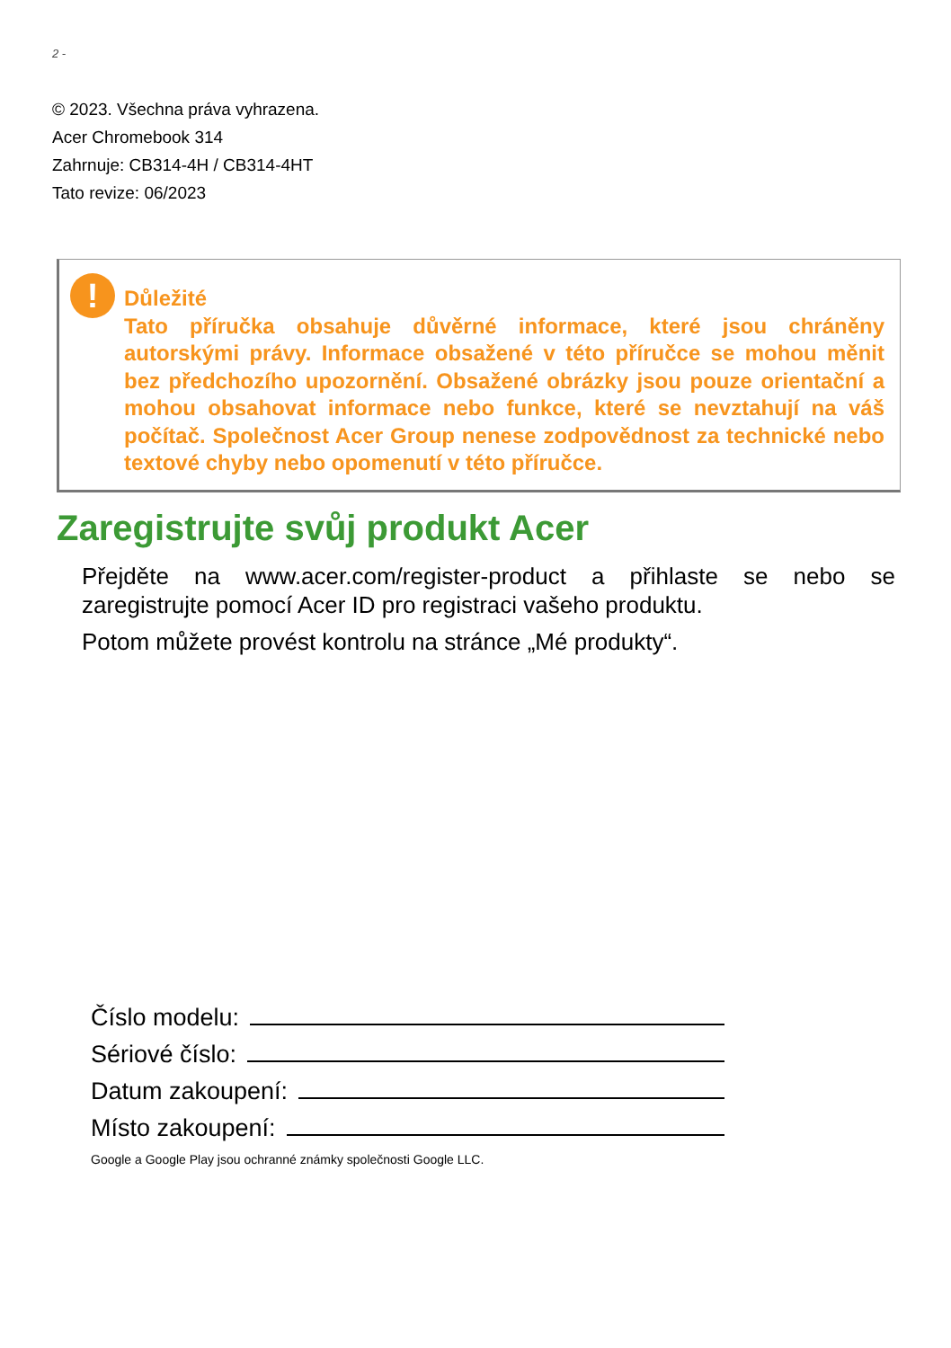2 -
© 2023. Všechna práva vyhrazena.
Acer Chromebook 314
Zahrnuje: CB314-4H / CB314-4HT
Tato revize: 06/2023
!
Důležité
Tato příručka obsahuje důvěrné informace, které jsou chráněny autorskými právy. Informace obsažené v této příručce se mohou měnit bez předchozího upozornění. Obsažené obrázky jsou pouze orientační a mohou obsahovat informace nebo funkce, které se nevztahují na váš počítač. Společnost Acer Group nenese zodpovědnost za technické nebo textové chyby nebo opomenutí v této příručce.
Zaregistrujte svůj produkt Acer
Přejděte na www.acer.com/register-product a přihlaste se nebo se zaregistrujte pomocí Acer ID pro registraci vašeho produktu.
Potom můžete provést kontrolu na stránce „Mé produkty“.
Číslo modelu:
Sériové číslo:
Datum zakoupení:
Místo zakoupení:
Google a Google Play jsou ochranné známky společnosti Google LLC.